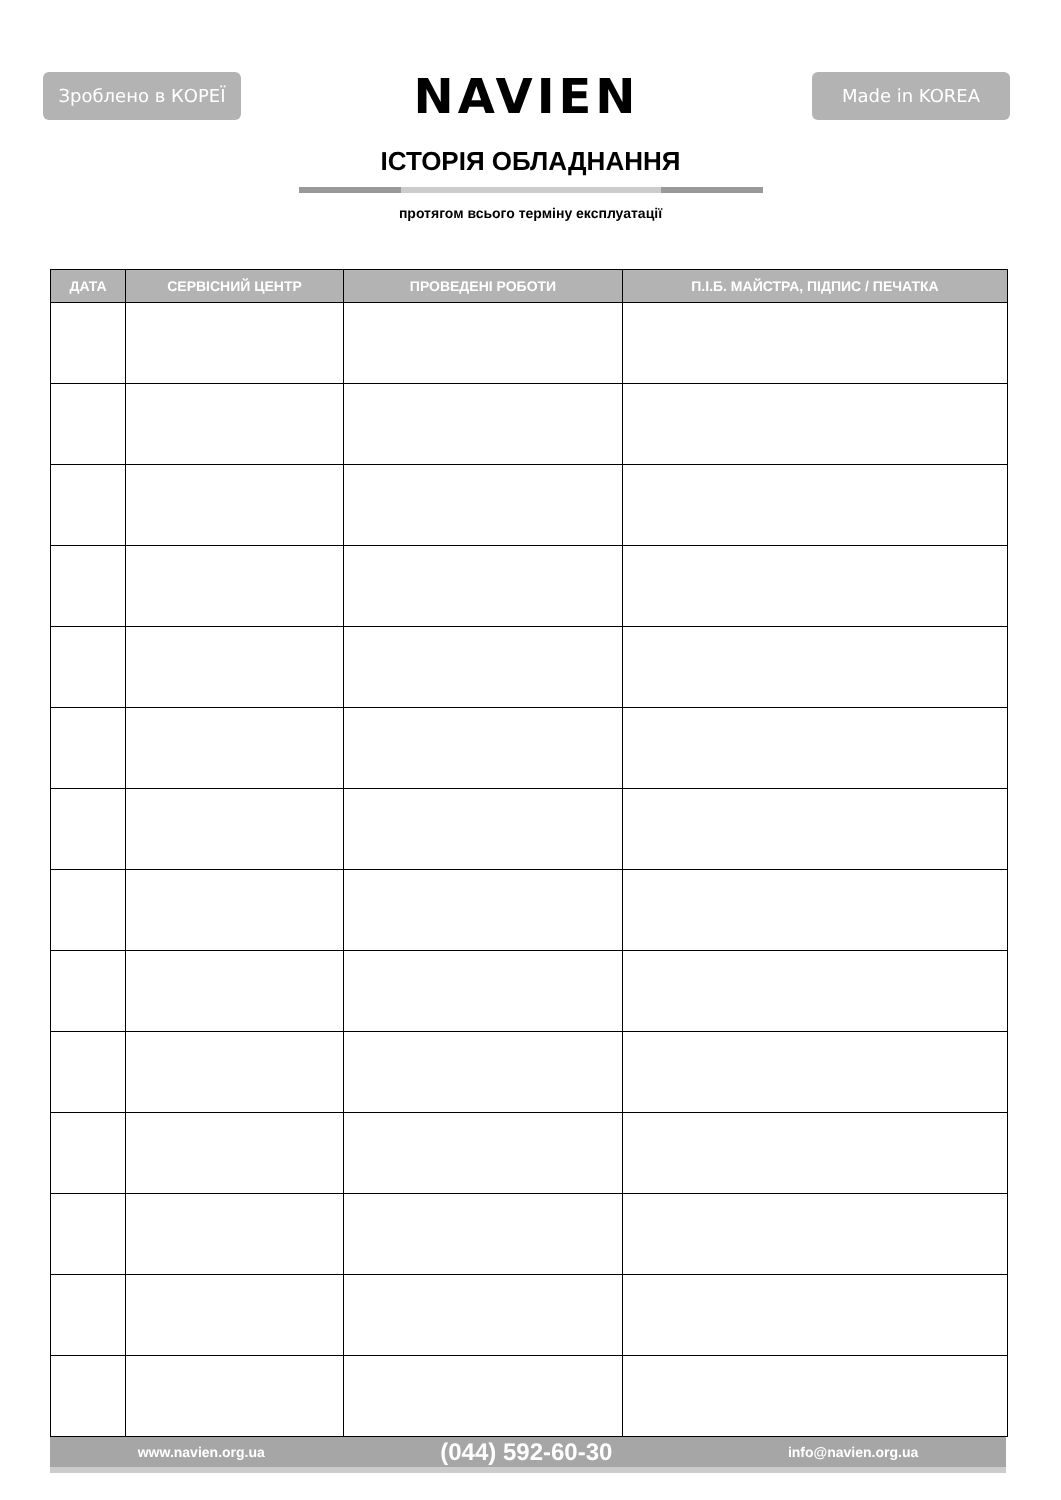Зроблено в КОРЕЇ
NAVIEN
Made in KOREA
ІСТОРІЯ ОБЛАДНАННЯ
протягом всього терміну експлуатації
| ДАТА | СЕРВІСНИЙ ЦЕНТР | ПРОВЕДЕНІ РОБОТИ | П.І.Б. МАЙСТРА, ПІДПИС / ПЕЧАТКА |
| --- | --- | --- | --- |
www.navien.org.ua (044) 592-60-30 info@navien.org.ua